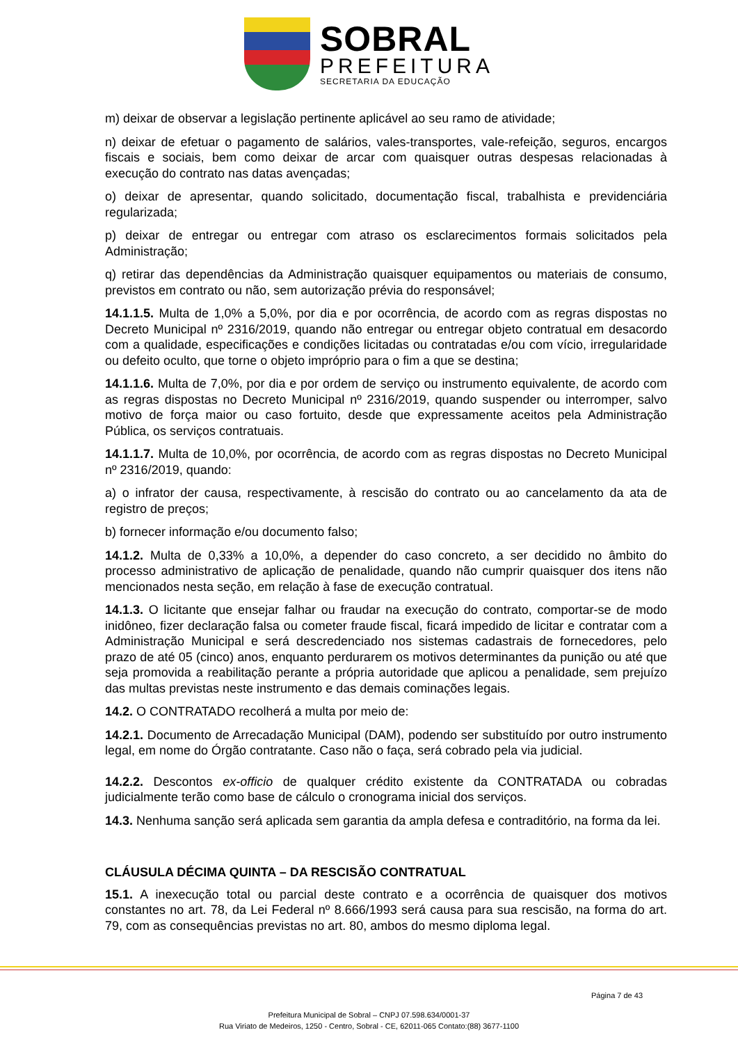SOBRAL
PREFEITURA
SECRETARIA DA EDUCAÇÃO
m) deixar de observar a legislação pertinente aplicável ao seu ramo de atividade;
n) deixar de efetuar o pagamento de salários, vales-transportes, vale-refeição, seguros, encargos fiscais e sociais, bem como deixar de arcar com quaisquer outras despesas relacionadas à execução do contrato nas datas avençadas;
o) deixar de apresentar, quando solicitado, documentação fiscal, trabalhista e previdenciária regularizada;
p) deixar de entregar ou entregar com atraso os esclarecimentos formais solicitados pela Administração;
q) retirar das dependências da Administração quaisquer equipamentos ou materiais de consumo, previstos em contrato ou não, sem autorização prévia do responsável;
14.1.1.5. Multa de 1,0% a 5,0%, por dia e por ocorrência, de acordo com as regras dispostas no Decreto Municipal nº 2316/2019, quando não entregar ou entregar objeto contratual em desacordo com a qualidade, especificações e condições licitadas ou contratadas e/ou com vício, irregularidade ou defeito oculto, que torne o objeto impróprio para o fim a que se destina;
14.1.1.6. Multa de 7,0%, por dia e por ordem de serviço ou instrumento equivalente, de acordo com as regras dispostas no Decreto Municipal nº 2316/2019, quando suspender ou interromper, salvo motivo de força maior ou caso fortuito, desde que expressamente aceitos pela Administração Pública, os serviços contratuais.
14.1.1.7. Multa de 10,0%, por ocorrência, de acordo com as regras dispostas no Decreto Municipal nº 2316/2019, quando:
a) o infrator der causa, respectivamente, à rescisão do contrato ou ao cancelamento da ata de registro de preços;
b) fornecer informação e/ou documento falso;
14.1.2. Multa de 0,33% a 10,0%, a depender do caso concreto, a ser decidido no âmbito do processo administrativo de aplicação de penalidade, quando não cumprir quaisquer dos itens não mencionados nesta seção, em relação à fase de execução contratual.
14.1.3. O licitante que ensejar falhar ou fraudar na execução do contrato, comportar-se de modo inidôneo, fizer declaração falsa ou cometer fraude fiscal, ficará impedido de licitar e contratar com a Administração Municipal e será descredenciado nos sistemas cadastrais de fornecedores, pelo prazo de até 05 (cinco) anos, enquanto perdurarem os motivos determinantes da punição ou até que seja promovida a reabilitação perante a própria autoridade que aplicou a penalidade, sem prejuízo das multas previstas neste instrumento e das demais cominações legais.
14.2. O CONTRATADO recolherá a multa por meio de:
14.2.1. Documento de Arrecadação Municipal (DAM), podendo ser substituído por outro instrumento legal, em nome do Órgão contratante. Caso não o faça, será cobrado pela via judicial.
14.2.2. Descontos ex-officio de qualquer crédito existente da CONTRATADA ou cobradas judicialmente terão como base de cálculo o cronograma inicial dos serviços.
14.3. Nenhuma sanção será aplicada sem garantia da ampla defesa e contraditório, na forma da lei.
CLÁUSULA DÉCIMA QUINTA – DA RESCISÃO CONTRATUAL
15.1. A inexecução total ou parcial deste contrato e a ocorrência de quaisquer dos motivos constantes no art. 78, da Lei Federal nº 8.666/1993 será causa para sua rescisão, na forma do art. 79, com as consequências previstas no art. 80, ambos do mesmo diploma legal.
Página 7 de 43
Prefeitura Municipal de Sobral – CNPJ 07.598.634/0001-37
Rua Viriato de Medeiros, 1250 - Centro, Sobral - CE, 62011-065 Contato:(88) 3677-1100